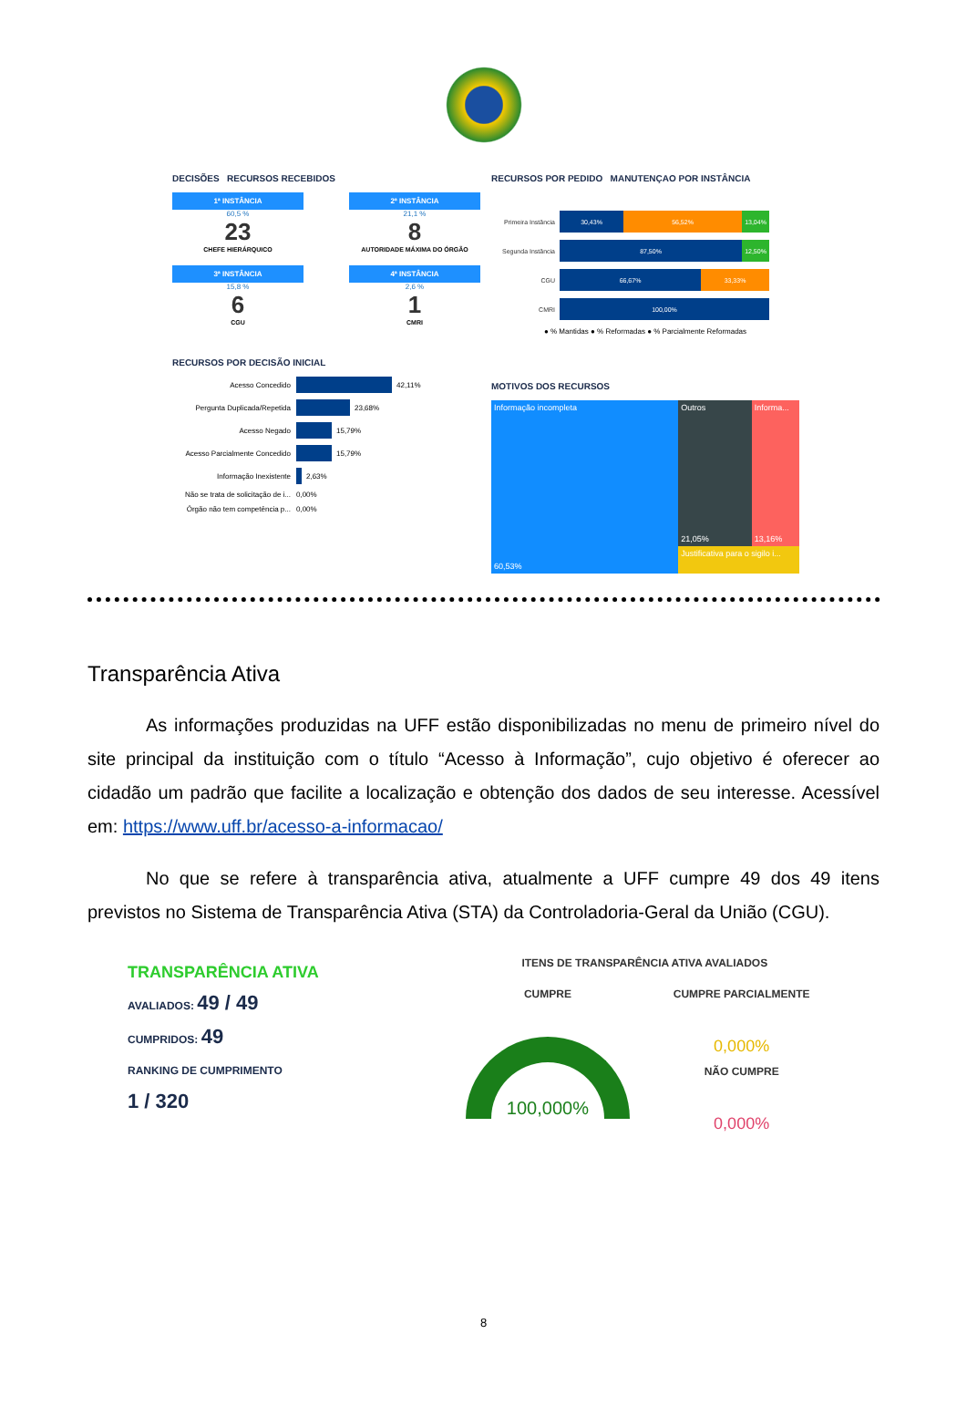DECISÕES RECURSOS RECEBIDOS
1ª INSTÂNCIA
60,5 %
23
CHEFE HIERÁRQUICO
2ª INSTÂNCIA
21,1 %
8
AUTORIDADE MÁXIMA DO ÓRGÃO
3ª INSTÂNCIA
15,8 %
6
CGU
4ª INSTÂNCIA
2,6 %
1
CMRI
RECURSOS POR DECISÃO INICIAL
Acesso Concedido 42,11%
Pergunta Duplicada/Repetida 23,68%
Acesso Negado 15,79%
Acesso Parcialmente Concedido 15,79%
Informação Inexistente 2,63%
Não se trata de solicitação de i... 0,00%
Órgão não tem competência p... 0,00%
RECURSOS POR PEDIDO MANUTENÇAO POR INSTÂNCIA
Primeira Instância 30,43% 56,52% 13,04%
Segunda Instância 87,50% 12,50%
CGU 66,67% 33,33%
CMRI 100,00%
● % Mantidas ● % Reformadas ● % Parcialmente Reformadas
MOTIVOS DOS RECURSOS
Informação incompleta
60,53%
Outros
21,05%
Informa...
13,16%
Justificativa para o sigilo i...
Transparência Ativa
As informações produzidas na UFF estão disponibilizadas no menu de primeiro nível do site principal da instituição com o título “Acesso à Informação”, cujo objetivo é oferecer ao cidadão um padrão que facilite a localização e obtenção dos dados de seu interesse. Acessível em: https://www.uff.br/acesso-a-informacao/
No que se refere à transparência ativa, atualmente a UFF cumpre 49 dos 49 itens previstos no Sistema de Transparência Ativa (STA) da Controladoria-Geral da União (CGU).
TRANSPARÊNCIA ATIVA
AVALIADOS: 49 / 49
CUMPRIDOS: 49
RANKING DE CUMPRIMENTO
1 / 320
ITENS DE TRANSPARÊNCIA ATIVA AVALIADOS
CUMPRE
100,000%
CUMPRE PARCIALMENTE
0,000%
NÃO CUMPRE
0,000%
8